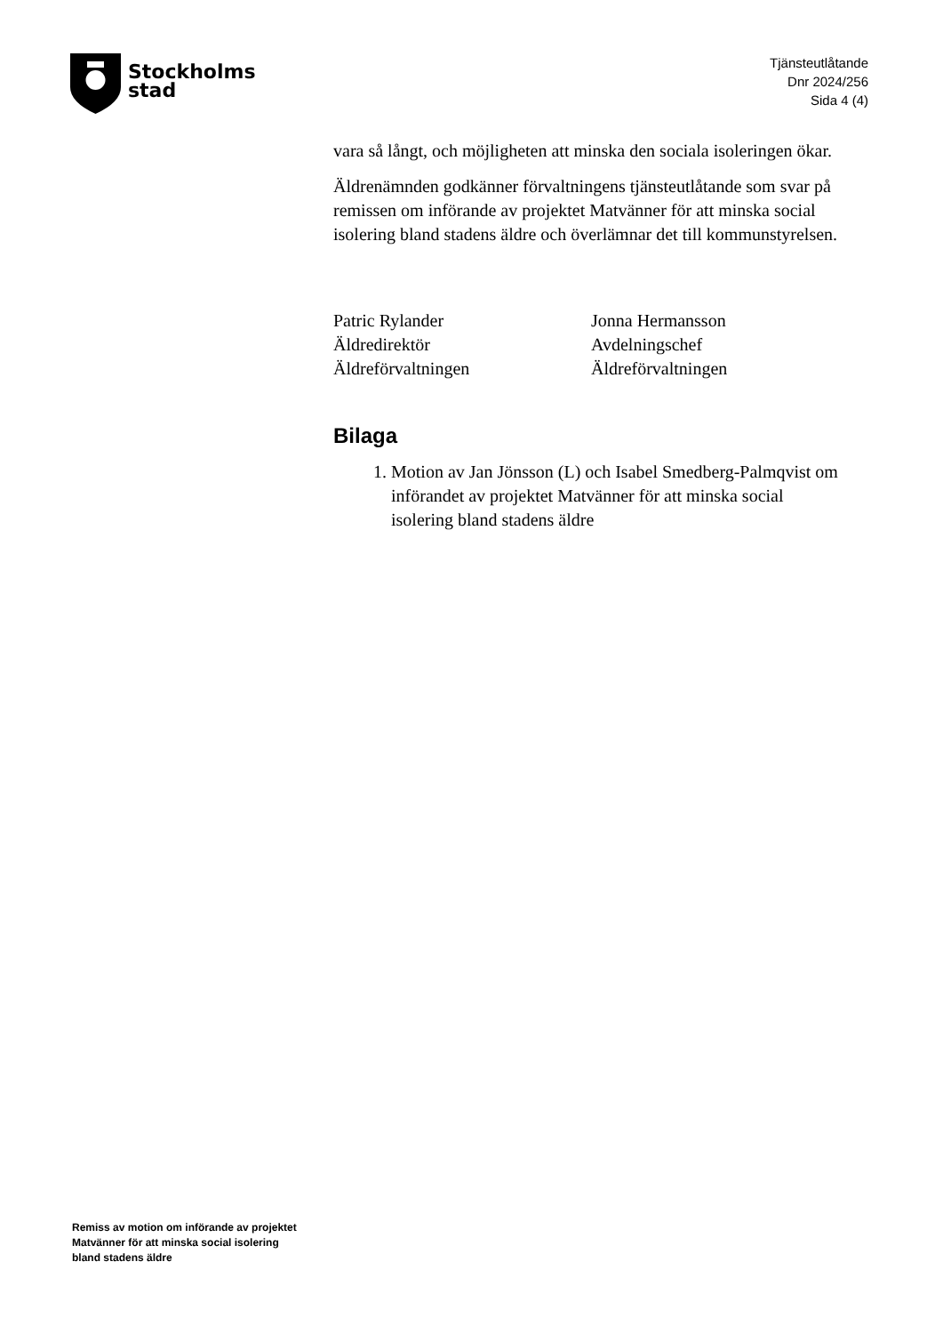Stockholms
stad
Tjänsteutlåtande
Dnr 2024/256
Sida 4 (4)
vara så långt, och möjligheten att minska den sociala isoleringen ökar.
Äldrenämnden godkänner förvaltningens tjänsteutlåtande som svar på remissen om införande av projektet Matvänner för att minska social isolering bland stadens äldre och överlämnar det till kommunstyrelsen.
Patric Rylander
Äldredirektör
Äldreförvaltningen
Jonna Hermansson
Avdelningschef
Äldreförvaltningen
Bilaga
1. Motion av Jan Jönsson (L) och Isabel Smedberg-Palmqvist om införandet av projektet Matvänner för att minska social isolering bland stadens äldre
Remiss av motion om införande av projektet
Matvänner för att minska social isolering
bland stadens äldre